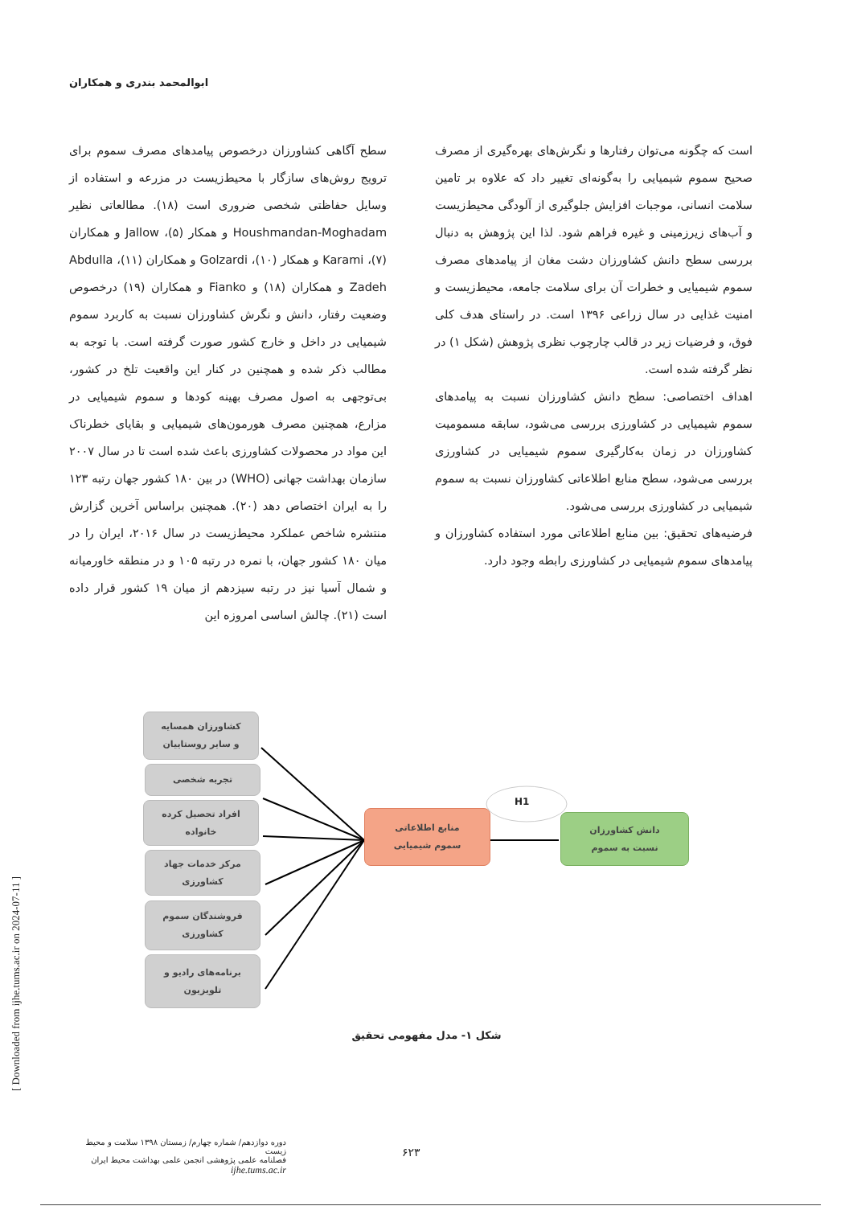ابوالمحمد بندری و همکاران
سطح آگاهی کشاورزان درخصوص پیامدهای مصرف سموم برای ترویج روش‌های سازگار با محیط‌زیست در مزرعه و استفاده از وسایل حفاظتی شخصی ضروری است (۱۸). مطالعاتی نظیر Houshmandan-Moghadam و همکار (۵)، Jallow و همکاران (۷)، Karami و همکار (۱۰)، Golzardi و همکاران (۱۱)، Abdulla Zadeh و همکاران (۱۸) و Fianko و همکاران (۱۹) درخصوص وضعیت رفتار، دانش و نگرش کشاورزان نسبت به کاربرد سموم شیمیایی در داخل و خارج کشور صورت گرفته است. با توجه به مطالب ذکر شده و همچنین در کنار این واقعیت تلخ در کشور، بی‌توجهی به اصول مصرف بهینه کودها و سموم شیمیایی در مزارع، همچنین مصرف هورمون‌های شیمیایی و بقایای خطرناک این مواد در محصولات کشاورزی باعث شده است تا در سال ۲۰۰۷ سازمان بهداشت جهانی (WHO) در بین ۱۸۰ کشور جهان رتبه ۱۲۳ را به ایران اختصاص دهد (۲۰). همچنین براساس آخرین گزارش منتشره شاخص عملکرد محیط‌زیست در سال ۲۰۱۶، ایران را در میان ۱۸۰ کشور جهان، با نمره در رتبه ۱۰۵ و در منطقه خاورمیانه و شمال آسیا نیز در رتبه سیزدهم از میان ۱۹ کشور قرار داده است (۲۱). چالش اساسی امروزه این
است که چگونه می‌توان رفتارها و نگرش‌های بهره‌گیری از مصرف صحیح سموم شیمیایی را به‌گونه‌ای تغییر داد که علاوه بر تامین سلامت انسانی، موجبات افزایش جلوگیری از آلودگی محیط‌زیست و آب‌های زیرزمینی و غیره فراهم شود. لذا این پژوهش به دنبال بررسی سطح دانش کشاورزان دشت مغان از پیامدهای مصرف سموم شیمیایی و خطرات آن برای سلامت جامعه، محیط‌زیست و امنیت غذایی در سال زراعی ۱۳۹۶ است. در راستای هدف کلی فوق، و فرضیات زیر در قالب چارچوب نظری پژوهش (شکل ۱) در نظر گرفته شده است.
اهداف اختصاصی: سطح دانش کشاورزان نسبت به پیامدهای سموم شیمیایی در کشاورزی بررسی می‌شود، سابقه مسمومیت کشاورزان در زمان به‌کارگیری سموم شیمیایی در کشاورزی بررسی می‌شود، سطح منابع اطلاعاتی کشاورزان نسبت به سموم شیمیایی در کشاورزی بررسی می‌شود.
فرضیه‌های تحقیق: بین منابع اطلاعاتی مورد استفاده کشاورزان و پیامدهای سموم شیمیایی در کشاورزی رابطه وجود دارد.
H1
کشاورزان همسایه
و سایر روستاییان
تجربه شخصی
افراد تحصیل کرده
خانواده
مرکز خدمات جهاد
کشاورزی
فروشندگان سموم
کشاورزی
برنامه‌های رادیو و
تلویزیون
منابع اطلاعاتی
سموم شیمیایی
دانش کشاورزان
نسبت به سموم
شکل ۱- مدل مفهومی تحقیق
دوره دوازدهم/ شماره چهارم/ زمستان ۱۳۹۸ سلامت و محیط زیست
فصلنامه علمی پژوهشی انجمن علمی بهداشت محیط ایران
ijhe.tums.ac.ir
۶۲۳
[ Downloaded from ijhe.tums.ac.ir on 2024-07-11 ]